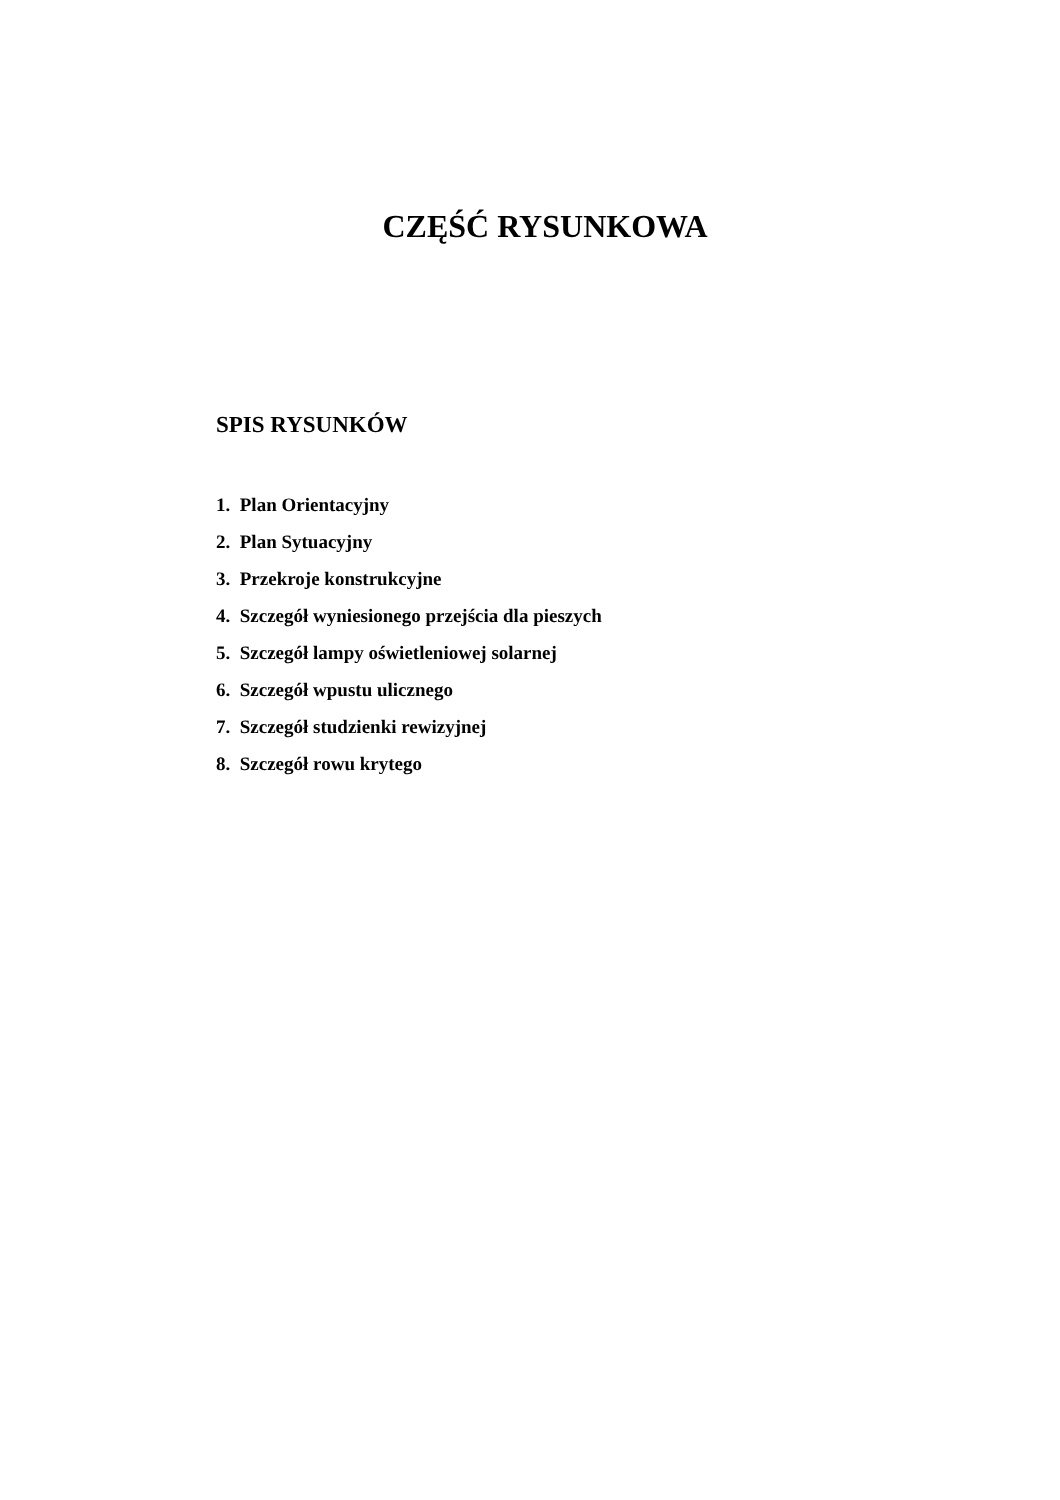CZĘŚĆ RYSUNKOWA
SPIS RYSUNKÓW
1. Plan Orientacyjny
2. Plan Sytuacyjny
3. Przekroje konstrukcyjne
4. Szczegół wyniesionego przejścia dla pieszych
5. Szczegół lampy oświetleniowej solarnej
6. Szczegół wpustu ulicznego
7. Szczegół studzienki rewizyjnej
8. Szczegół rowu krytego